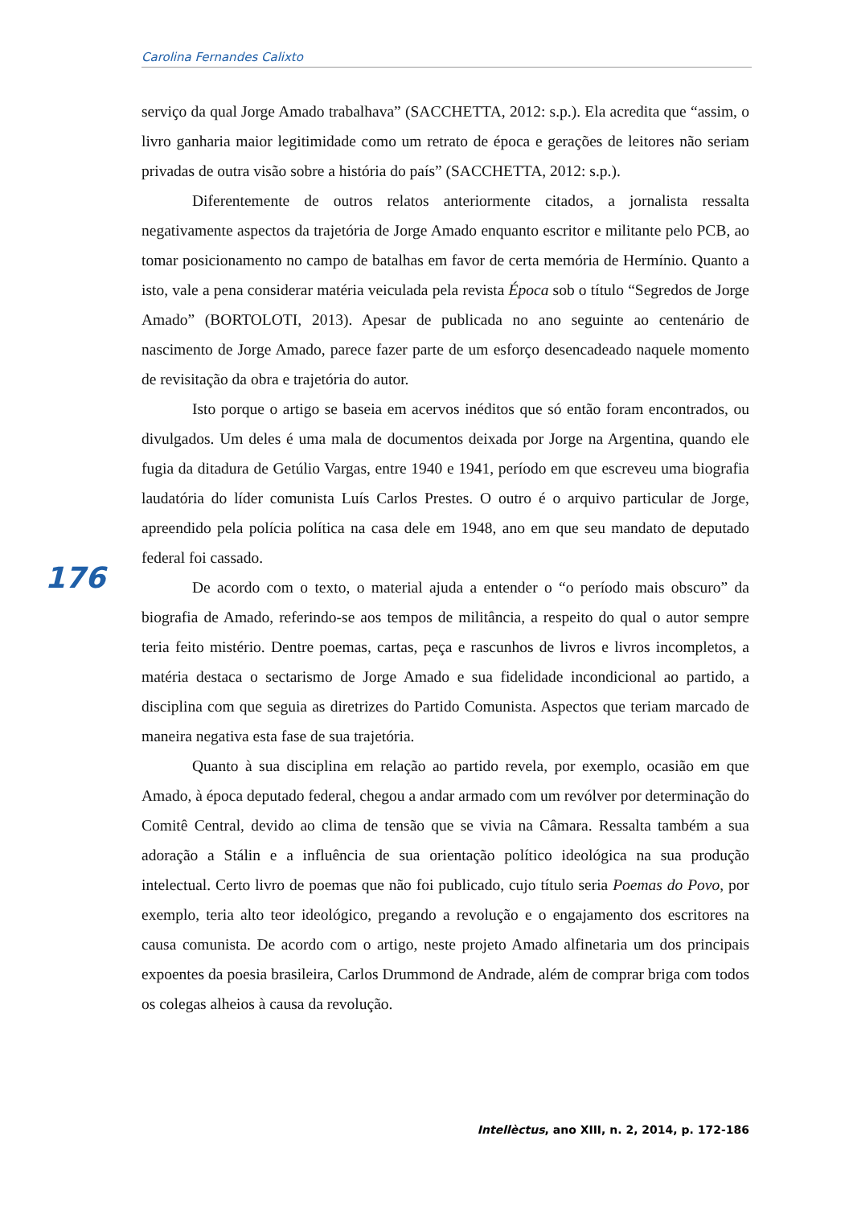Carolina Fernandes Calixto
serviço da qual Jorge Amado trabalhava” (SACCHETTA, 2012: s.p.). Ela acredita que “assim, o livro ganharia maior legitimidade como um retrato de época e gerações de leitores não seriam privadas de outra visão sobre a história do país” (SACCHETTA, 2012: s.p.).
Diferentemente de outros relatos anteriormente citados, a jornalista ressalta negativamente aspectos da trajetória de Jorge Amado enquanto escritor e militante pelo PCB, ao tomar posicionamento no campo de batalhas em favor de certa memória de Hermínio. Quanto a isto, vale a pena considerar matéria veiculada pela revista Época sob o título “Segredos de Jorge Amado” (BORTOLOTI, 2013). Apesar de publicada no ano seguinte ao centenário de nascimento de Jorge Amado, parece fazer parte de um esforço desencadeado naquele momento de revisitação da obra e trajetória do autor.
Isto porque o artigo se baseia em acervos inéditos que só então foram encontrados, ou divulgados. Um deles é uma mala de documentos deixada por Jorge na Argentina, quando ele fugia da ditadura de Getúlio Vargas, entre 1940 e 1941, período em que escreveu uma biografia laudatória do líder comunista Luís Carlos Prestes. O outro é o arquivo particular de Jorge, apreendido pela polícia política na casa dele em 1948, ano em que seu mandato de deputado federal foi cassado.
De acordo com o texto, o material ajuda a entender o “o período mais obscuro” da biografia de Amado, referindo-se aos tempos de militância, a respeito do qual o autor sempre teria feito mistério. Dentre poemas, cartas, peça e rascunhos de livros e livros incompletos, a matéria destaca o sectarismo de Jorge Amado e sua fidelidade incondicional ao partido, a disciplina com que seguia as diretrizes do Partido Comunista. Aspectos que teriam marcado de maneira negativa esta fase de sua trajetória.
Quanto à sua disciplina em relação ao partido revela, por exemplo, ocasião em que Amado, à época deputado federal, chegou a andar armado com um revólver por determinação do Comitê Central, devido ao clima de tensão que se vivia na Câmara. Ressalta também a sua adoração a Stálin e a influência de sua orientação político ideológica na sua produção intelectual. Certo livro de poemas que não foi publicado, cujo título seria Poemas do Povo, por exemplo, teria alto teor ideológico, pregando a revolução e o engajamento dos escritores na causa comunista. De acordo com o artigo, neste projeto Amado alfinetaria um dos principais expoentes da poesia brasileira, Carlos Drummond de Andrade, além de comprar briga com todos os colegas alheios à causa da revolução.
176
Intellèctus, ano XIII, n. 2, 2014, p. 172-186